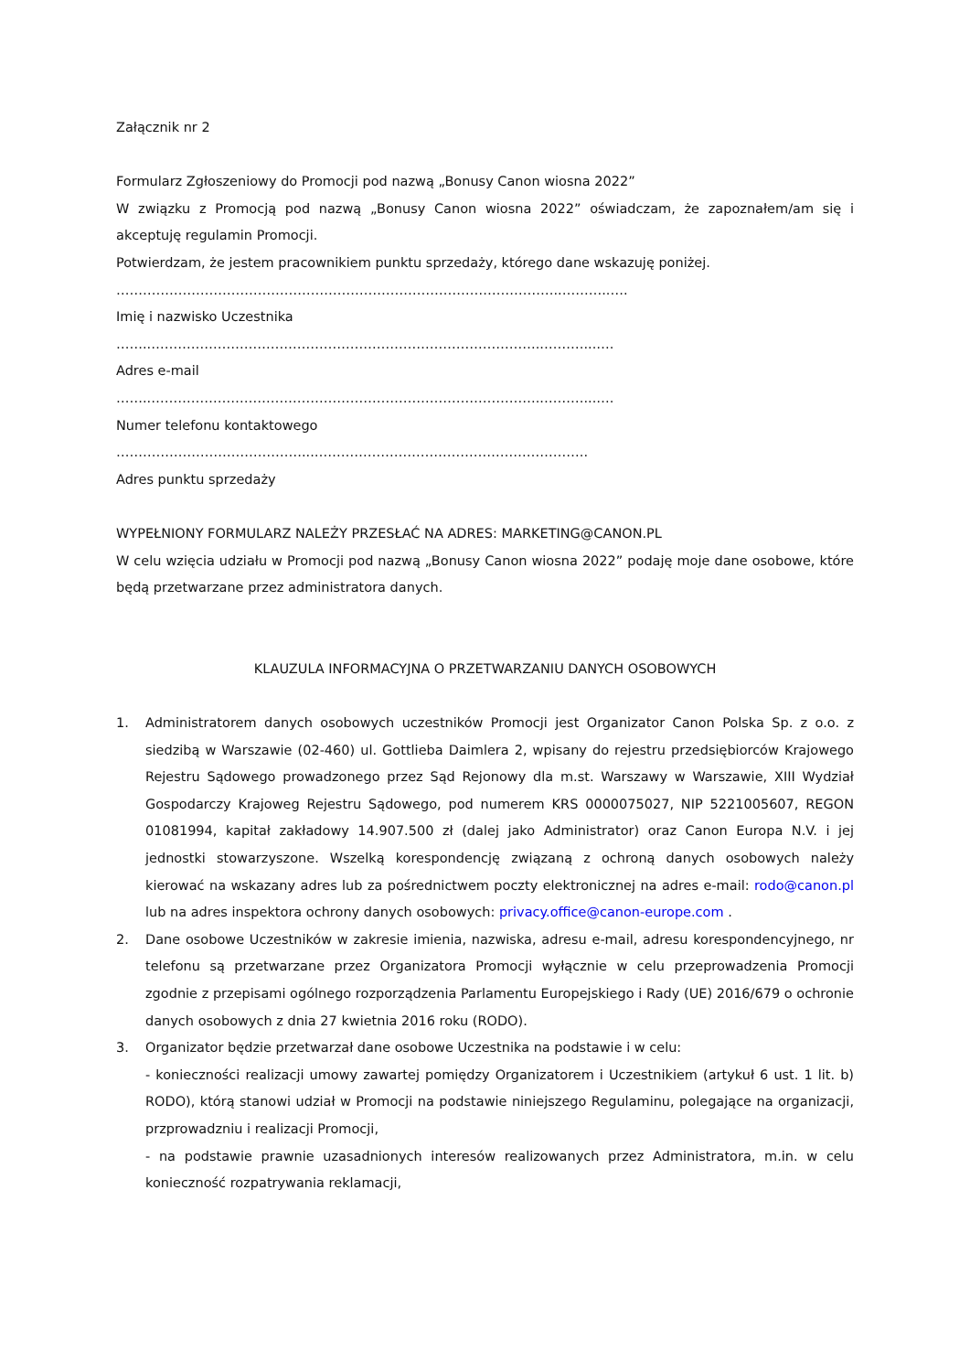Załącznik nr 2
Formularz Zgłoszeniowy do Promocji pod nazwą „Bonusy Canon wiosna 2022”
W związku z Promocją pod nazwą „Bonusy Canon wiosna 2022” oświadczam, że zapoznałem/am się i akceptuję regulamin Promocji.
Potwierdzam, że jestem pracownikiem punktu sprzedaży, którego dane wskazuję poniżej.
………………………………………………………………………………………..………..….
Imię i nazwisko Uczestnika
……..……………………………………………………………………………..………...….
Adres e-mail
……..……………………………………………………………………………..………...….
Numer telefonu kontaktowego
……………………………………...……………………………………………………..
Adres punktu sprzedaży
WYPEŁNIONY FORMULARZ NALEŻY PRZESŁAĆ NA ADRES: MARKETING@CANON.PL
W celu wzięcia udziału w Promocji pod nazwą „Bonusy Canon wiosna 2022” podaję moje dane osobowe, które będą przetwarzane przez administratora danych.
KLAUZULA INFORMACYJNA O PRZETWARZANIU DANYCH OSOBOWYCH
1. Administratorem danych osobowych uczestników Promocji jest Organizator Canon Polska Sp. z o.o. z siedzibą w Warszawie (02-460) ul. Gottlieba Daimlera 2, wpisany do rejestru przedsiębiorców Krajowego Rejestru Sądowego prowadzonego przez Sąd Rejonowy dla m.st. Warszawy w Warszawie, XIII Wydział Gospodarczy Krajoweg Rejestru Sądowego, pod numerem KRS 0000075027, NIP 5221005607, REGON 01081994, kapitał zakładowy 14.907.500 zł (dalej jako Administrator) oraz Canon Europa N.V. i jej jednostki stowarzyszone. Wszelką korespondencję związaną z ochroną danych osobowych należy kierować na wskazany adres lub za pośrednictwem poczty elektronicznej na adres e-mail: rodo@canon.pl lub na adres inspektora ochrony danych osobowych: privacy.office@canon-europe.com .
2. Dane osobowe Uczestników w zakresie imienia, nazwiska, adresu e-mail, adresu korespondencyjnego, nr telefonu są przetwarzane przez Organizatora Promocji wyłącznie w celu przeprowadzenia Promocji zgodnie z przepisami ogólnego rozporządzenia Parlamentu Europejskiego i Rady (UE) 2016/679 o ochronie danych osobowych z dnia 27 kwietnia 2016 roku (RODO).
3. Organizator będzie przetwarzał dane osobowe Uczestnika na podstawie i w celu:
- konieczności realizacji umowy zawartej pomiędzy Organizatorem i Uczestnikiem (artykuł 6 ust. 1 lit. b) RODO), którą stanowi udział w Promocji na podstawie niniejszego Regulaminu, polegające na organizacji, przprowadzniu i realizacji Promocji,
- na podstawie prawnie uzasadnionych interesów realizowanych przez Administratora, m.in. w celu konieczność rozpatrywania reklamacji,